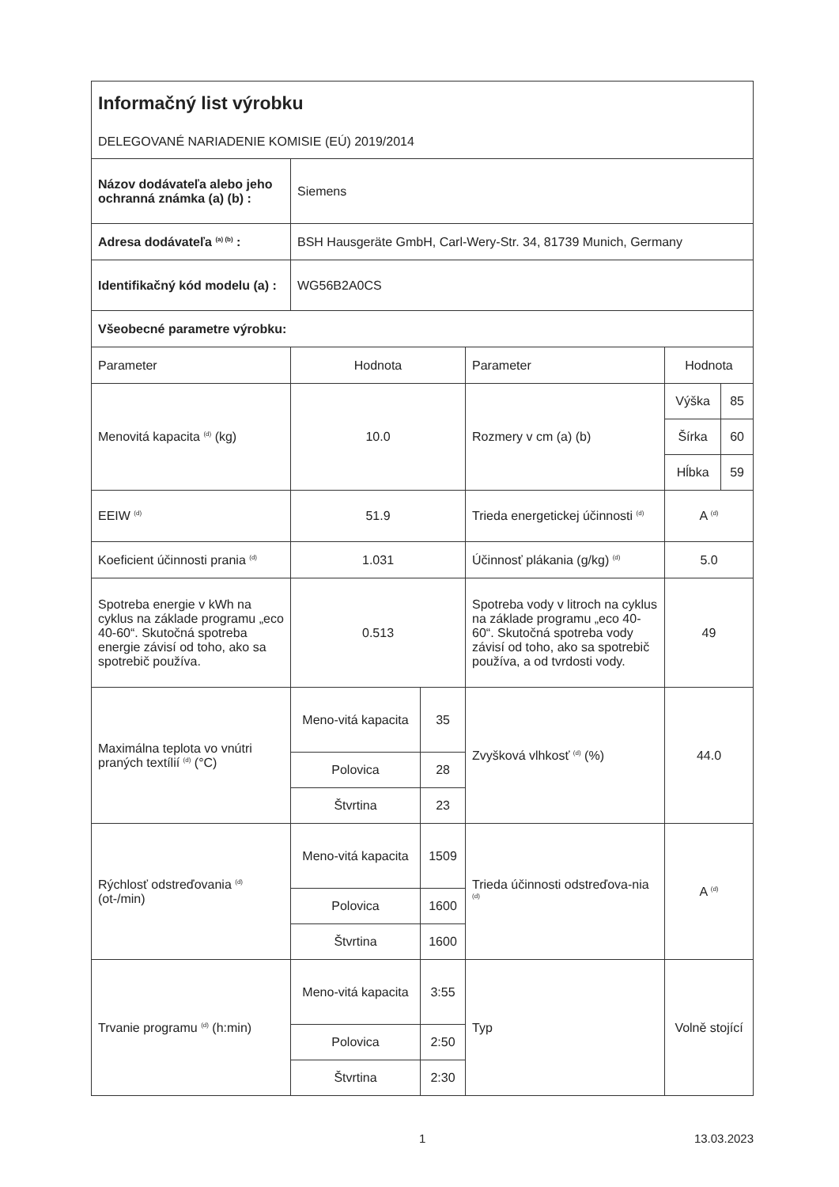| Informačný list výrobku DELEGOVANÉ NARIADENIE KOMISIE (EÚ) 2019/2014 | | | | | |
| Názov dodávateľa alebo jeho ochranná známka (a) (b) : | Siemens | | | | |
| Adresa dodávateľa <sup>(a) (b)</sup> : | BSH Hausgeräte GmbH, Carl-Wery-Str. 34, 81739 Munich, Germany | | | | |
| Identifikačný kód modelu (a) : | WG56B2A0CS | | | | |
| Všeobecné parametre výrobku: | | | | | |
| Parameter | Hodnota | | Parameter | Hodnota | |
| Menovitá kapacita <sup>(d)</sup> (kg) | 10.0 | | Rozmery v cm (a) (b) | Výška | 85 |
| | | | | Šírka | 60 |
| | | | | Hĺbka | 59 |
| EEIW <sup>(d)</sup> | 51.9 | | Trieda energetickej účinnosti <sup>(d)</sup> | A <sup>(d)</sup> | |
| Koeficient účinnosti prania <sup>(d)</sup> | 1.031 | | Účinnosť plákania (g/kg) <sup>(d)</sup> | 5.0 | |
| Spotreba energie v kWh na cyklus na základe programu „eco 40-60“. Skutočná spotreba energie závisí od toho, ako sa spotrebič používa. | 0.513 | | Spotreba vody v litroch na cyklus na základe programu „eco 40-60“. Skutočná spotreba vody závisí od toho, ako sa spotrebič používa, a od tvrdosti vody. | 49 | |
| Maximálna teplota vo vnútri praných textílií <sup>(d)</sup> (°C) | Meno-vitá kapacita | 35 | Zvyšková vlhkosť <sup>(d)</sup> (%) | 44.0 | |
| | Polovica | 28 | | | |
| | Štvrtina | 23 | | | |
| Rýchlosť odstreďovania <sup>(d)</sup> (ot-/min) | Meno-vitá kapacita | 1509 | Trieda účinnosti odstreďova-nia <sup>(d)</sup> | A <sup>(d)</sup> | |
| | Polovica | 1600 | | | |
| | Štvrtina | 1600 | | | |
| Trvanie programu <sup>(d)</sup> (h:min) | Meno-vitá kapacita | 3:55 | Typ | Volně stojící | |
| | Polovica | 2:50 | | | |
| | Štvrtina | 2:30 | | | |
1 13.03.2023